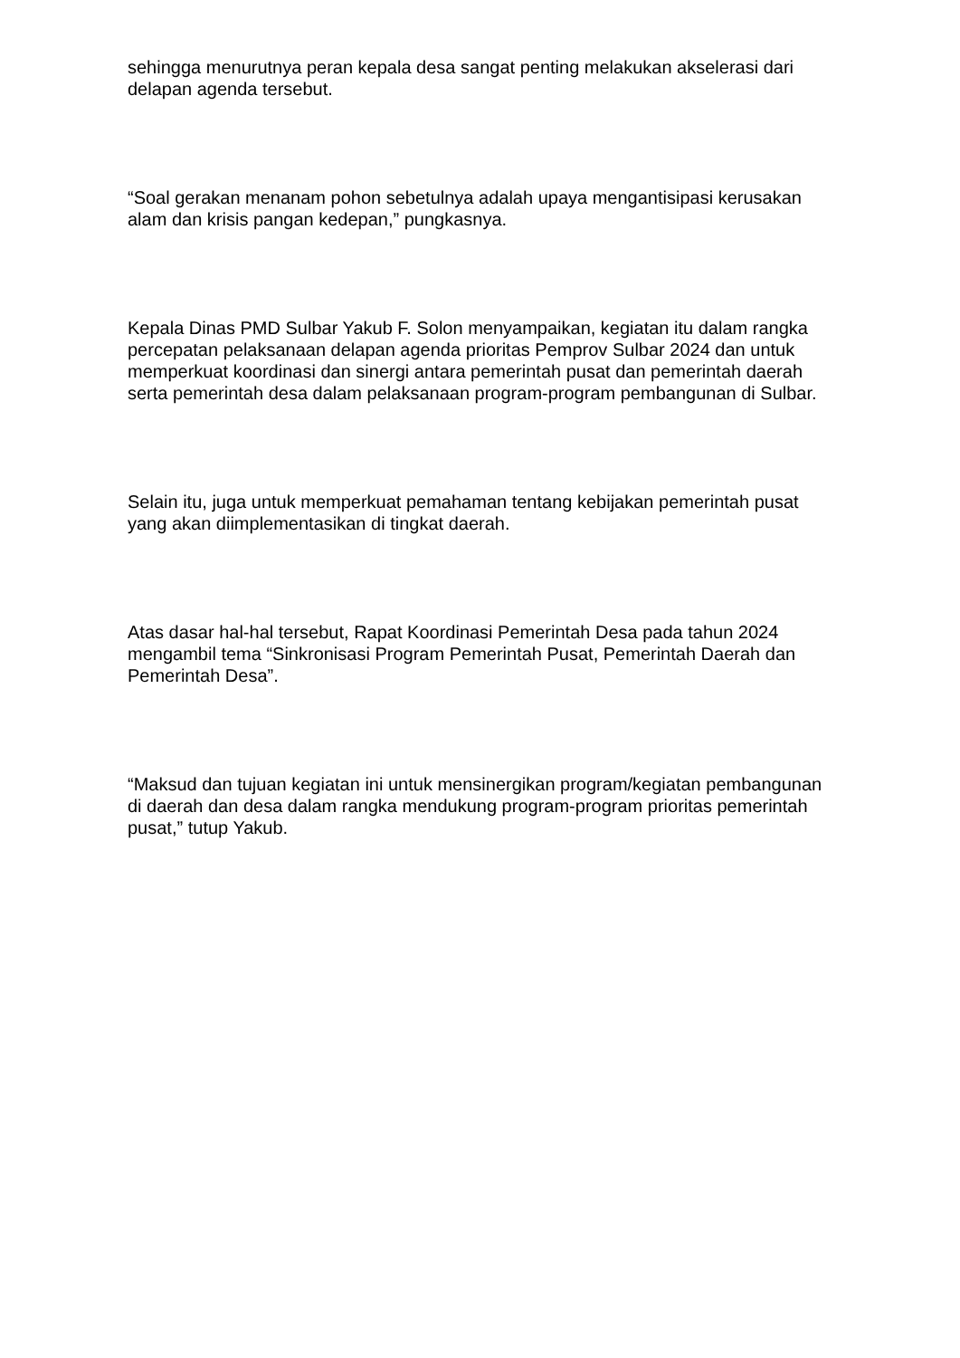sehingga menurutnya peran kepala desa sangat penting melakukan akselerasi dari delapan agenda tersebut.
“Soal gerakan menanam pohon sebetulnya adalah upaya mengantisipasi kerusakan alam dan krisis pangan kedepan,” pungkasnya.
Kepala Dinas PMD Sulbar Yakub F. Solon menyampaikan, kegiatan itu dalam rangka percepatan pelaksanaan delapan agenda prioritas Pemprov Sulbar 2024 dan untuk memperkuat koordinasi dan sinergi antara pemerintah pusat dan pemerintah daerah serta pemerintah desa dalam pelaksanaan program-program pembangunan di Sulbar.
Selain itu, juga untuk memperkuat pemahaman tentang kebijakan pemerintah pusat yang akan diimplementasikan di tingkat daerah.
Atas dasar hal-hal tersebut, Rapat Koordinasi Pemerintah Desa pada tahun 2024 mengambil tema “Sinkronisasi Program Pemerintah Pusat, Pemerintah Daerah dan Pemerintah Desa”.
“Maksud dan tujuan kegiatan ini untuk mensinergikan program/kegiatan pembangunan di daerah dan desa dalam rangka mendukung program-program prioritas pemerintah pusat,” tutup Yakub.